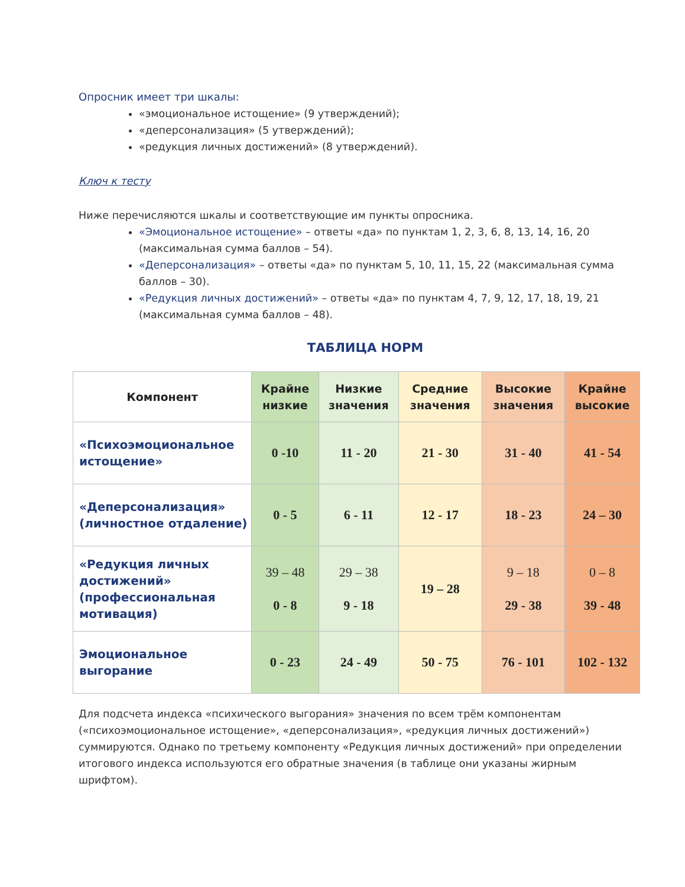Опросник имеет три шкалы:
«эмоциональное истощение» (9 утверждений);
«деперсонализация» (5 утверждений);
«редукция личных достижений» (8 утверждений).
Ключ к тесту
Ниже перечисляются шкалы и соответствующие им пункты опросника.
«Эмоциональное истощение» – ответы «да» по пунктам 1, 2, 3, 6, 8, 13, 14, 16, 20 (максимальная сумма баллов – 54).
«Деперсонализация» – ответы «да» по пунктам 5, 10, 11, 15, 22 (максимальная сумма баллов – 30).
«Редукция личных достижений» – ответы «да» по пунктам 4, 7, 9, 12, 17, 18, 19, 21 (максимальная сумма баллов – 48).
ТАБЛИЦА НОРМ
| Компонент | Крайне низкие | Низкие значения | Средние значения | Высокие значения | Крайне высокие |
| --- | --- | --- | --- | --- | --- |
| «Психоэмоциональное истощение» | 0 -10 | 11 - 20 | 21 - 30 | 31 - 40 | 41 - 54 |
| «Деперсонализация» (личностное отдаление) | 0 - 5 | 6 - 11 | 12 - 17 | 18 - 23 | 24 – 30 |
| «Редукция личных достижений» (профессиональная мотивация) | 39 – 48 0 - 8 | 29 – 38 9 - 18 | 19 – 28 | 9 – 18 29 - 38 | 0 – 8 39 - 48 |
| Эмоциональное выгорание | 0 - 23 | 24 - 49 | 50 - 75 | 76 - 101 | 102 - 132 |
Для подсчета индекса «психического выгорания» значения по всем трём компонентам («психоэмоциональное истощение», «деперсонализация», «редукция личных достижений») суммируются. Однако по третьему компоненту «Редукция личных достижений» при определении итогового индекса используются его обратные значения (в таблице они указаны жирным шрифтом).